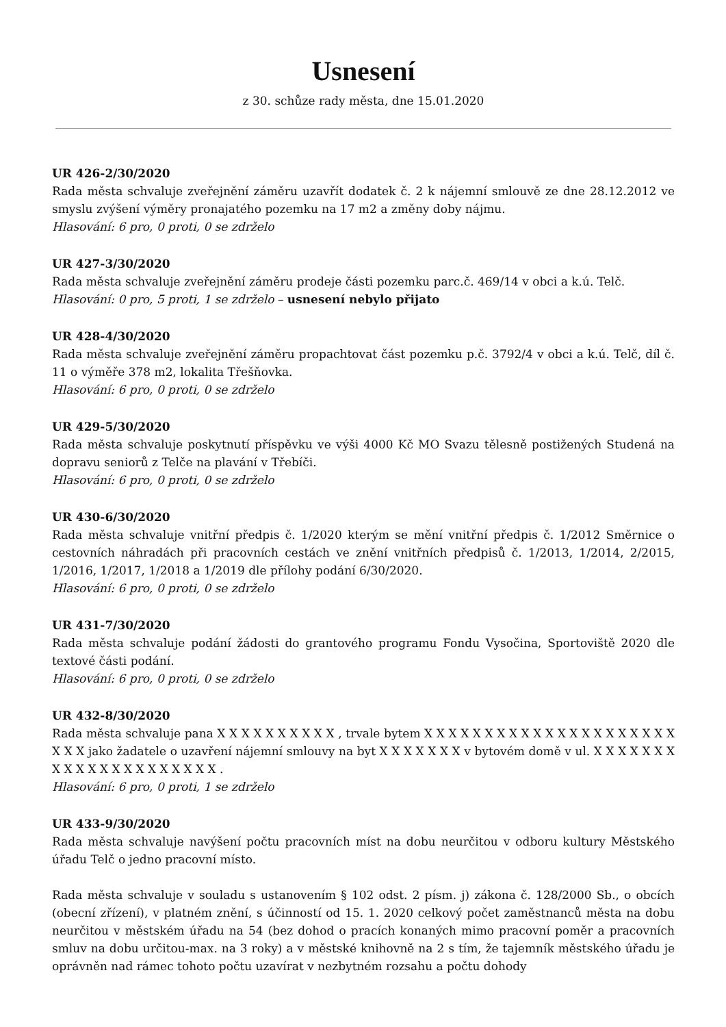Usnesení
z 30. schůze rady města, dne 15.01.2020
UR 426-2/30/2020
Rada města schvaluje zveřejnění záměru uzavřít dodatek č. 2 k nájemní smlouvě ze dne 28.12.2012 ve smyslu zvýšení výměry pronajatého pozemku na 17 m2 a změny doby nájmu.
Hlasování: 6 pro, 0 proti, 0 se zdrželo
UR 427-3/30/2020
Rada města schvaluje zveřejnění záměru prodeje části pozemku parc.č. 469/14 v obci a k.ú. Telč.
Hlasování: 0 pro, 5 proti, 1 se zdrželo – usnesení nebylo přijato
UR 428-4/30/2020
Rada města schvaluje zveřejnění záměru propachtovat část pozemku p.č. 3792/4 v obci a k.ú. Telč, díl č. 11 o výměře 378 m2, lokalita Třešňovka.
Hlasování: 6 pro, 0 proti, 0 se zdrželo
UR 429-5/30/2020
Rada města schvaluje poskytnutí příspěvku ve výši 4000 Kč MO Svazu tělesně postižených Studená na dopravu seniorů z Telče na plavání v Třebíči.
Hlasování: 6 pro, 0 proti, 0 se zdrželo
UR 430-6/30/2020
Rada města schvaluje vnitřní předpis č. 1/2020 kterým se mění vnitřní předpis č. 1/2012 Směrnice o cestovních náhradách při pracovních cestách ve znění vnitřních předpisů č. 1/2013, 1/2014, 2/2015, 1/2016, 1/2017, 1/2018 a 1/2019 dle přílohy podání 6/30/2020.
Hlasování: 6 pro, 0 proti, 0 se zdrželo
UR 431-7/30/2020
Rada města schvaluje podání žádosti do grantového programu Fondu Vysočina, Sportoviště 2020 dle textové části podání.
Hlasování: 6 pro, 0 proti, 0 se zdrželo
UR 432-8/30/2020
Rada města schvaluje pana X X X X X X X X X X , trvale bytem X X X X X X X X X X X X X X X X X X X X X X X X jako žadatele o uzavření nájemní smlouvy na byt X X X X X X X v bytovém domě v ul. X X X X X X X X X X X X X X X X X X X X X .
Hlasování: 6 pro, 0 proti, 1 se zdrželo
UR 433-9/30/2020
Rada města schvaluje navýšení počtu pracovních míst na dobu neurčitou v odboru kultury Městského úřadu Telč o jedno pracovní místo.
Rada města schvaluje v souladu s ustanovením § 102 odst. 2 písm. j) zákona č. 128/2000 Sb., o obcích (obecní zřízení), v platném znění, s účinností od 15. 1. 2020 celkový počet zaměstnanců města na dobu neurčitou v městském úřadu na 54 (bez dohod o pracích konaných mimo pracovní poměr a pracovních smluv na dobu určitou-max. na 3 roky) a v městské knihovně na 2 s tím, že tajemník městského úřadu je oprávněn nad rámec tohoto počtu uzavírat v nezbytném rozsahu a počtu dohody